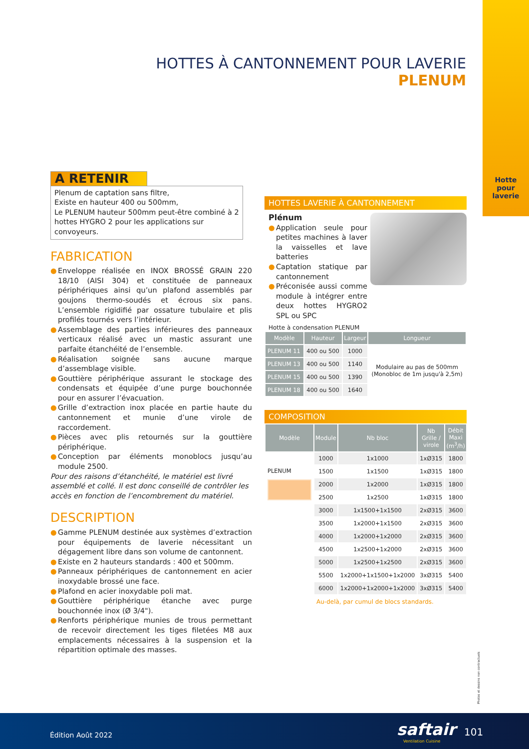Hotte
pour
laverie
HOTTES À CANTONNEMENT POUR LAVERIE
PLENUM
A RETENIR
Plenum de captation sans filtre,
Existe en hauteur 400 ou 500mm,
Le PLENUM hauteur 500mm peut-être combiné à 2 hottes HYGRO 2 pour les applications sur convoyeurs.
FABRICATION
● Enveloppe réalisée en INOX BROSSÉ GRAIN 220 18/10 (AISI 304) et constituée de panneaux périphériques ainsi qu’un plafond assemblés par goujons thermo-soudés et écrous six pans. L’ensemble rigidifié par ossature tubulaire et plis profilés tournés vers l’intérieur.
● Assemblage des parties inférieures des panneaux verticaux réalisé avec un mastic assurant une parfaite étanchéité de l’ensemble.
● Réalisation soignée sans aucune marque d’assemblage visible.
● Gouttière périphérique assurant le stockage des condensats et équipée d’une purge bouchonnée pour en assurer l’évacuation.
● Grille d’extraction inox placée en partie haute du cantonnement et munie d’une virole de raccordement.
● Pièces avec plis retournés sur la gouttière périphérique.
● Conception par éléments monoblocs jusqu’au module 2500.
Pour des raisons d’étanchéité, le matériel est livré assemblé et collé. Il est donc conseillé de contrôler les accès en fonction de l’encombrement du matériel.
DESCRIPTION
● Gamme PLENUM destinée aux systèmes d’extraction pour équipements de laverie nécessitant un dégagement libre dans son volume de cantonnent.
● Existe en 2 hauteurs standards : 400 et 500mm.
● Panneaux périphériques de cantonnement en acier inoxydable brossé une face.
● Plafond en acier inoxydable poli mat.
● Gouttière périphérique étanche avec purge bouchonnée inox (Ø 3/4").
● Renforts périphérique munies de trous permettant de recevoir directement les tiges filetées M8 aux emplacements nécessaires à la suspension et la répartition optimale des masses.
HOTTES LAVERIE À CANTONNEMENT
Plénum
● Application seule pour petites machines à laver la vaisselles et lave batteries
● Captation statique par cantonnement
● Préconisée aussi comme module à intégrer entre deux hottes HYGRO2 SPL ou SPC
Hotte à condensation PLENUM
| Modèle | Hauteur | Largeur | Longueur |
| --- | --- | --- | --- |
| PLENUM 11 | 400 ou 500 | 1000 | Modulaire au pas de 500mm (Monobloc de 1m jusqu'à 2,5m) |
| PLENUM 13 | 400 ou 500 | 1140 | |
| PLENUM 15 | 400 ou 500 | 1390 | |
| PLENUM 18 | 400 ou 500 | 1640 | |
COMPOSITION
| Modèle | Module | Nb bloc | Nb Grille / virole | Débit Maxi (m<sup>3</sup>/h) |
| --- | --- | --- | --- | --- |
| PLENUM | 1000 | 1x1000 | 1xØ315 | 1800 |
| | 1500 | 1x1500 | 1xØ315 | 1800 |
| | 2000 | 1x2000 | 1xØ315 | 1800 |
| | 2500 | 1x2500 | 1xØ315 | 1800 |
| | 3000 | 1x1500+1x1500 | 2xØ315 | 3600 |
| | 3500 | 1x2000+1x1500 | 2xØ315 | 3600 |
| | 4000 | 1x2000+1x2000 | 2xØ315 | 3600 |
| | 4500 | 1x2500+1x2000 | 2xØ315 | 3600 |
| | 5000 | 1x2500+1x2500 | 2xØ315 | 3600 |
| | 5500 | 1x2000+1x1500+1x2000 | 3xØ315 | 5400 |
| | 6000 | 1x2000+1x2000+1x2000 | 3xØ315 | 5400 |
Au-delà, par cumul de blocs standards.
Photos et dessins non contractuels
Édition Août 2022 saftair
Ventilation Cuisine
101